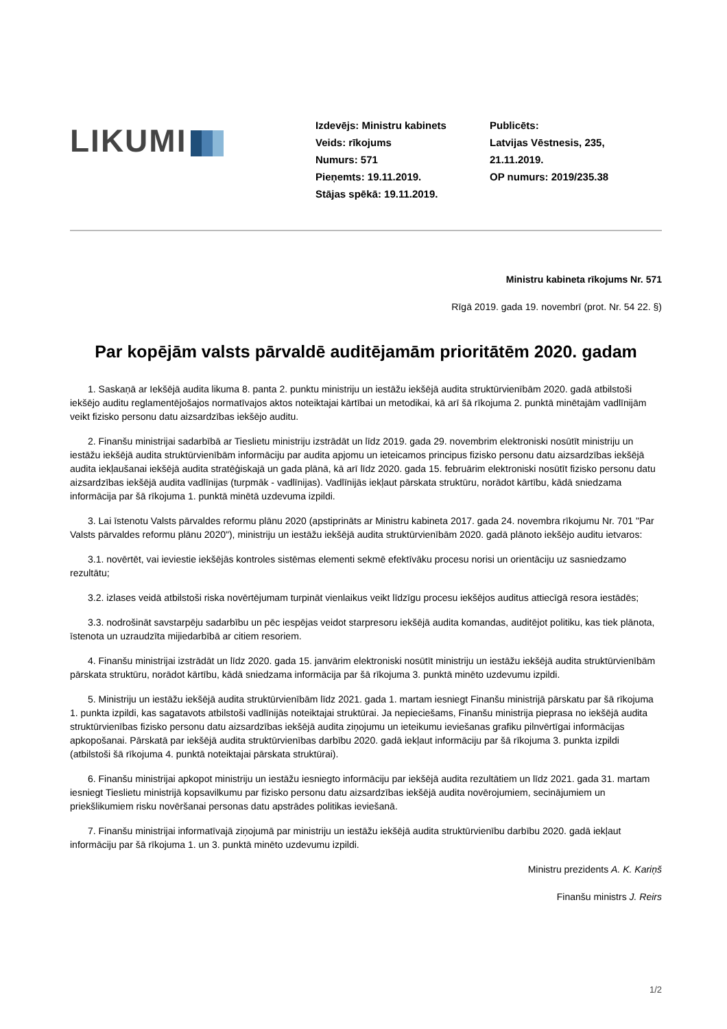LIKUMI
Izdevējs: Ministru kabinets
Veids: rīkojums
Numurs: 571
Pieņemts: 19.11.2019.
Stājas spēkā: 19.11.2019.
Publicēts:
Latvijas Vēstnesis, 235,
21.11.2019.
OP numurs: 2019/235.38
Ministru kabineta rīkojums Nr. 571
Rīgā 2019. gada 19. novembrī (prot. Nr. 54 22. §)
Par kopējām valsts pārvaldē auditējamām prioritātēm 2020. gadam
1. Saskaņā ar Iekšējā audita likuma 8. panta 2. punktu ministriju un iestāžu iekšējā audita struktūrvienībām 2020. gadā atbilstoši iekšējo auditu reglamentējošajos normatīvajos aktos noteiktajai kārtībai un metodikai, kā arī šā rīkojuma 2. punktā minētajām vadlīnijām veikt fizisko personu datu aizsardzības iekšējo auditu.
2. Finanšu ministrijai sadarbībā ar Tieslietu ministriju izstrādāt un līdz 2019. gada 29. novembrim elektroniski nosūtīt ministriju un iestāžu iekšējā audita struktūrvienībām informāciju par audita apjomu un ieteicamos principus fizisko personu datu aizsardzības iekšējā audita iekļaušanai iekšējā audita stratēģiskajā un gada plānā, kā arī līdz 2020. gada 15. februārim elektroniski nosūtīt fizisko personu datu aizsardzības iekšējā audita vadlīnijas (turpmāk - vadlīnijas). Vadlīnijās iekļaut pārskata struktūru, norādot kārtību, kādā sniedzama informācija par šā rīkojuma 1. punktā minētā uzdevuma izpildi.
3. Lai īstenotu Valsts pārvaldes reformu plānu 2020 (apstiprināts ar Ministru kabineta 2017. gada 24. novembra rīkojumu Nr. 701 "Par Valsts pārvaldes reformu plānu 2020"), ministriju un iestāžu iekšējā audita struktūrvienībām 2020. gadā plānoto iekšējo auditu ietvaros:
3.1. novērtēt, vai ieviestie iekšējās kontroles sistēmas elementi sekmē efektīvāku procesu norisi un orientāciju uz sasniedzamo rezultātu;
3.2. izlases veidā atbilstoši riska novērtējumam turpināt vienlaikus veikt līdzīgu procesu iekšējos auditus attiecīgā resora iestādēs;
3.3. nodrošināt savstarpēju sadarbību un pēc iespējas veidot starpresoru iekšējā audita komandas, auditējot politiku, kas tiek plānota, īstenota un uzraudzīta mijiedarbībā ar citiem resoriem.
4. Finanšu ministrijai izstrādāt un līdz 2020. gada 15. janvārim elektroniski nosūtīt ministriju un iestāžu iekšējā audita struktūrvienībām pārskata struktūru, norādot kārtību, kādā sniedzama informācija par šā rīkojuma 3. punktā minēto uzdevumu izpildi.
5. Ministriju un iestāžu iekšējā audita struktūrvienībām līdz 2021. gada 1. martam iesniegt Finanšu ministrijā pārskatu par šā rīkojuma 1. punkta izpildi, kas sagatavots atbilstoši vadlīnijās noteiktajai struktūrai. Ja nepieciešams, Finanšu ministrija pieprasa no iekšējā audita struktūrvienības fizisko personu datu aizsardzības iekšējā audita ziņojumu un ieteikumu ieviešanas grafiku pilnvērtīgai informācijas apkopošanai. Pārskatā par iekšējā audita struktūrvienības darbību 2020. gadā iekļaut informāciju par šā rīkojuma 3. punkta izpildi (atbilstoši šā rīkojuma 4. punktā noteiktajai pārskata struktūrai).
6. Finanšu ministrijai apkopot ministriju un iestāžu iesniegto informāciju par iekšējā audita rezultātiem un līdz 2021. gada 31. martam iesniegt Tieslietu ministrijā kopsavilkumu par fizisko personu datu aizsardzības iekšējā audita novērojumiem, secinājumiem un priekšlikumiem risku novēršanai personas datu apstrādes politikas ieviešanā.
7. Finanšu ministrijai informatīvajā ziņojumā par ministriju un iestāžu iekšējā audita struktūrvienību darbību 2020. gadā iekļaut informāciju par šā rīkojuma 1. un 3. punktā minēto uzdevumu izpildi.
Ministru prezidents A. K. Kariņš
Finanšu ministrs J. Reirs
1/2